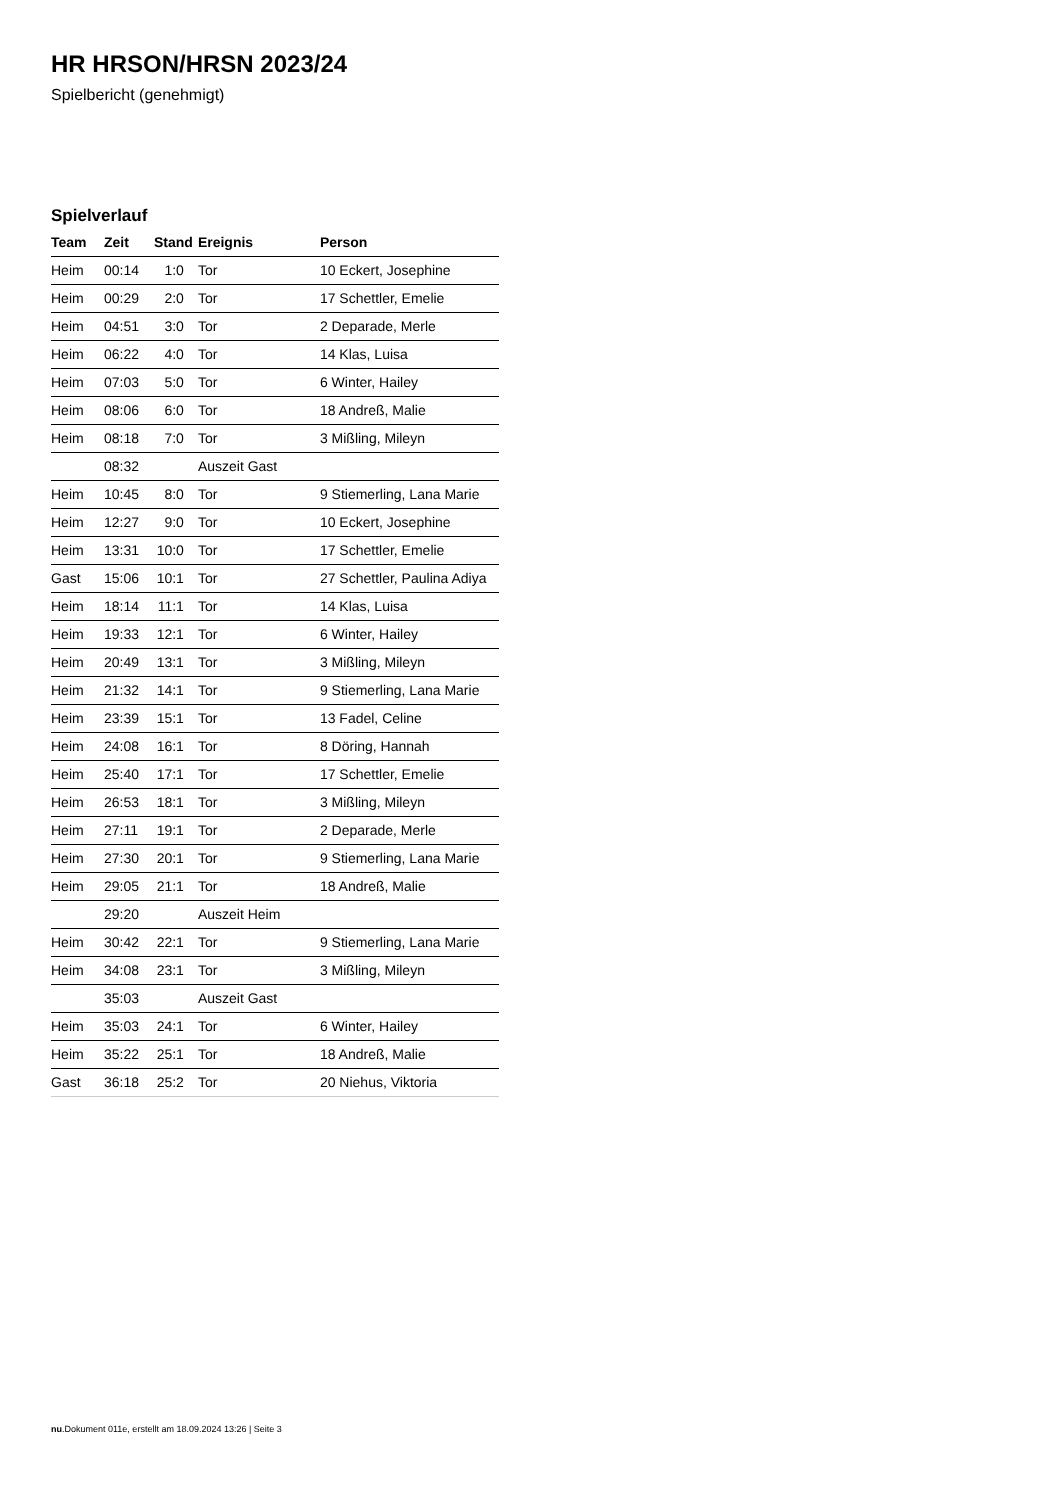HR HRSON/HRSN 2023/24
Spielbericht (genehmigt)
Spielverlauf
| Team | Zeit | Stand | Ereignis | Person |
| --- | --- | --- | --- | --- |
| Heim | 00:14 | 1:0 | Tor | 10 Eckert, Josephine |
| Heim | 00:29 | 2:0 | Tor | 17 Schettler, Emelie |
| Heim | 04:51 | 3:0 | Tor | 2 Deparade, Merle |
| Heim | 06:22 | 4:0 | Tor | 14 Klas, Luisa |
| Heim | 07:03 | 5:0 | Tor | 6 Winter, Hailey |
| Heim | 08:06 | 6:0 | Tor | 18 Andreß, Malie |
| Heim | 08:18 | 7:0 | Tor | 3 Mißling, Mileyn |
| | 08:32 | | Auszeit Gast | |
| Heim | 10:45 | 8:0 | Tor | 9 Stiemerling, Lana Marie |
| Heim | 12:27 | 9:0 | Tor | 10 Eckert, Josephine |
| Heim | 13:31 | 10:0 | Tor | 17 Schettler, Emelie |
| Gast | 15:06 | 10:1 | Tor | 27 Schettler, Paulina Adiya |
| Heim | 18:14 | 11:1 | Tor | 14 Klas, Luisa |
| Heim | 19:33 | 12:1 | Tor | 6 Winter, Hailey |
| Heim | 20:49 | 13:1 | Tor | 3 Mißling, Mileyn |
| Heim | 21:32 | 14:1 | Tor | 9 Stiemerling, Lana Marie |
| Heim | 23:39 | 15:1 | Tor | 13 Fadel, Celine |
| Heim | 24:08 | 16:1 | Tor | 8 Döring, Hannah |
| Heim | 25:40 | 17:1 | Tor | 17 Schettler, Emelie |
| Heim | 26:53 | 18:1 | Tor | 3 Mißling, Mileyn |
| Heim | 27:11 | 19:1 | Tor | 2 Deparade, Merle |
| Heim | 27:30 | 20:1 | Tor | 9 Stiemerling, Lana Marie |
| Heim | 29:05 | 21:1 | Tor | 18 Andreß, Malie |
| | 29:20 | | Auszeit Heim | |
| Heim | 30:42 | 22:1 | Tor | 9 Stiemerling, Lana Marie |
| Heim | 34:08 | 23:1 | Tor | 3 Mißling, Mileyn |
| | 35:03 | | Auszeit Gast | |
| Heim | 35:03 | 24:1 | Tor | 6 Winter, Hailey |
| Heim | 35:22 | 25:1 | Tor | 18 Andreß, Malie |
| Gast | 36:18 | 25:2 | Tor | 20 Niehus, Viktoria |
nu.Dokument 011e, erstellt am 18.09.2024 13:26 | Seite 3